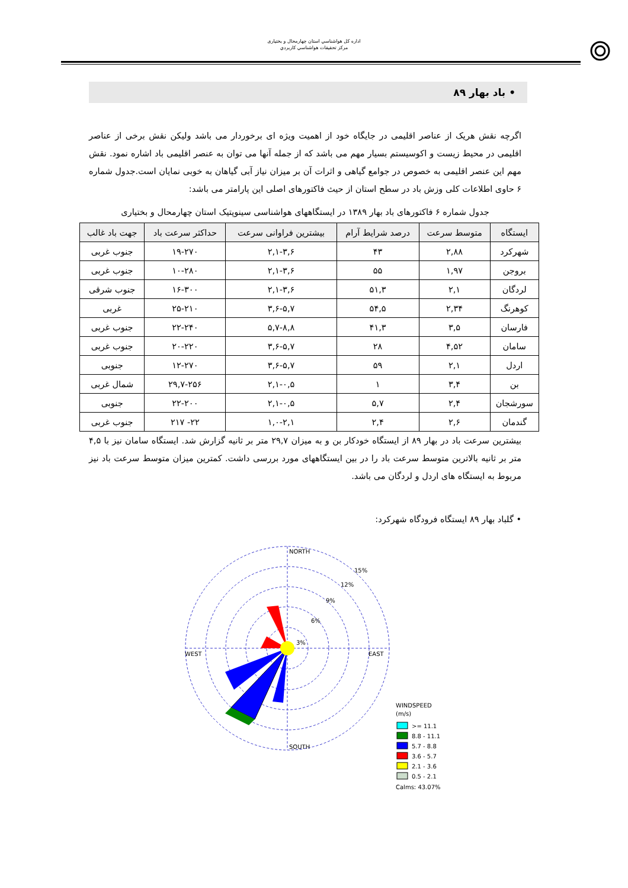اداره کل هواشناسي استان چهارمحال و بختياری
مرکز تحقيقات هواشناسي کاربردي
• باد بهار ۸۹
اگرچه نقش هریک از عناصر اقلیمی در جایگاه خود از اهمیت ویژه ای برخوردار می باشد ولیکن نقش برخی از عناصر اقلیمی در محیط زیست و اکوسیستم بسیار مهم می باشد که از جمله آنها می توان به عنصر اقلیمی باد اشاره نمود. نقش مهم این عنصر اقلیمی به خصوص در جوامع گیاهی و اثرات آن بر میزان نیاز آبی گیاهان به خوبی نمایان است.جدول شماره ۶ حاوی اطلاعات کلی وزش باد در سطح استان از حیث فاکتورهای اصلی این پارامتر می باشد:
جدول شماره ۶ فاکتورهای باد بهار ۱۳۸۹ در ایستگاههای هواشناسی سینوپتیک استان چهارمحال و بختیاری
| ایستگاه | متوسط سرعت | درصد شرایط آرام | بیشترین فراوانی سرعت | حداکثر سرعت باد | جهت باد غالب |
| --- | --- | --- | --- | --- | --- |
| شهرکرد | ۲,۸۸ | ۴۳ | ۲,۱-۳,۶ | ۱۹-۲۷۰ | جنوب غربی |
| بروجن | ۱,۹۷ | ۵۵ | ۲,۱-۳,۶ | ۱۰-۲۸۰ | جنوب غربی |
| لردگان | ۲,۱ | ۵۱,۳ | ۲,۱-۳,۶ | ۱۶-۳۰۰ | جنوب شرقی |
| کوهرنگ | ۲,۳۴ | ۵۴,۵ | ۳,۶-۵,۷ | ۲۵-۲۱۰ | غربی |
| فارسان | ۳,۵ | ۴۱,۳ | ۵,۷-۸,۸ | ۲۲-۲۴۰ | جنوب غربی |
| سامان | ۴,۵۲ | ۲۸ | ۳,۶-۵,۷ | ۲۰-۲۲۰ | جنوب غربی |
| اردل | ۲,۱ | ۵۹ | ۳,۶-۵,۷ | ۱۲-۲۷۰ | جنوبی |
| بن | ۳,۴ | ۱ | ۲,۱-۰,۵ | ۲۹,۷-۲۵۶ | شمال غربی |
| سورشجان | ۲,۴ | ۵,۷ | ۲,۱-۰,۵ | ۲۲-۲۰۰ | جنوبی |
| گندمان | ۲,۶ | ۲,۴ | ۱,۰-۲,۱ | ۲۲- ۲۱۷ | جنوب غربی |
بیشترین سرعت باد در بهار ۸۹ از ایستگاه خودکار بن و به میزان ۲۹,۷ متر بر ثانیه گزارش شد. ایستگاه سامان نیز با ۴,۵ متر بر ثانیه بالاترین متوسط سرعت باد را در بین ایستگاههای مورد بررسی داشت. کمترین میزان متوسط سرعت باد نیز مربوط به ایستگاه های اردل و لردگان می باشد.
• گلباد بهار ۸۹ ایستگاه فرودگاه شهرکرد:
NORTH
SOUTH
WEST
EAST
3%
6%
9%
12%
15%
WINDSPEED
(m/s)
>= 11.1
8.8 - 11.1
5.7 - 8.8
3.6 - 5.7
2.1 - 3.6
0.5 - 2.1
Calms: 43.07%